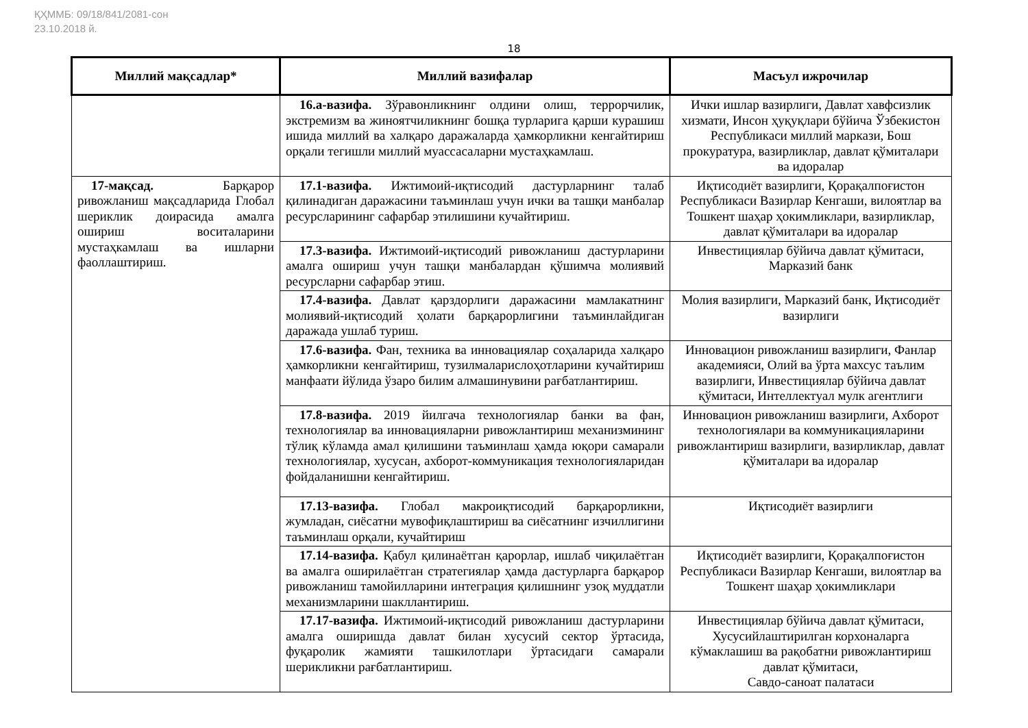ҚҲММБ: 09/18/841/2081-сон
23.10.2018 й.
18
| Миллий мақсадлар* | Миллий вазифалар | Масъул ижрочилар |
| --- | --- | --- |
| | 16.а-вазифа. Зўравонликнинг олдини олиш, террорчилик, экстремизм ва жиноятчиликнинг бошқа турларига қарши курашиш ишида миллий ва халқаро даражаларда ҳамкорликни кенгайтириш орқали тегишли миллий муассасаларни мустаҳкамлаш. | Ички ишлар вазирлиги, Давлат хавфсизлик хизмати, Инсон ҳуқуқлари бўйича Ўзбекистон Республикаси миллий маркази, Бош прокуратура, вазирликлар, давлат қўмиталари ва идоралар |
| 17-мақсад. Барқарор ривожланиш мақсадларида Глобал шериклик доирасида амалга ошириш воситаларини мустаҳкамлаш ва ишларни фаоллаштириш. | 17.1-вазифа. Ижтимоий-иқтисодий дастурларнинг талаб қилинадиган даражасини таъминлаш учун ички ва ташқи манбалар ресурсларининг сафарбар этилишини кучайтириш. | Иқтисодиёт вазирлиги, Қорақалпоғистон Республикаси Вазирлар Кенгаши, вилоятлар ва Тошкент шаҳар ҳокимликлари, вазирликлар, давлат қўмиталари ва идоралар |
| | 17.3-вазифа. Ижтимоий-иқтисодий ривожланиш дастурларини амалга ошириш учун ташқи манбалардан қўшимча молиявий ресурсларни сафарбар этиш. | Инвестициялар бўйича давлат қўмитаси, Марказий банк |
| | 17.4-вазифа. Давлат қарздорлиги даражасини мамлакатнинг молиявий-иқтисодий ҳолати барқарорлигини таъминлайдиган даражада ушлаб туриш. | Молия вазирлиги, Марказий банк, Иқтисодиёт вазирлиги |
| | 17.6-вазифа. Фан, техника ва инновациялар соҳаларида халқаро ҳамкорликни кенгайтириш, тузилмаларислоҳотларини кучайтириш манфаати йўлида ўзаро билим алмашинувини рағбатлантириш. | Инновацион ривожланиш вазирлиги, Фанлар академияси, Олий ва ўрта махсус таълим вазирлиги, Инвестициялар бўйича давлат қўмитаси, Интеллектуал мулк агентлиги |
| | 17.8-вазифа. 2019 йилгача технологиялар банки ва фан, технологиялар ва инновацияларни ривожлантириш механизмининг тўлиқ кўламда амал қилишини таъминлаш ҳамда юқори самарали технологиялар, хусусан, ахборот-коммуникация технологияларидан фойдаланишни кенгайтириш. | Инновацион ривожланиш вазирлиги, Ахборот технологиялари ва коммуникацияларини ривожлантириш вазирлиги, вазирликлар, давлат қўмиталари ва идоралар |
| | 17.13-вазифа. Глобал макроиқтисодий барқарорликни, жумладан, сиёсатни мувофиқлаштириш ва сиёсатнинг изчиллигини таъминлаш орқали, кучайтириш | Иқтисодиёт вазирлиги |
| | 17.14-вазифа. Қабул қилинаётган қарорлар, ишлаб чиқилаётган ва амалга оширилаётган стратегиялар ҳамда дастурларга барқарор ривожланиш тамойилларини интеграция қилишнинг узоқ муддатли механизмларини шакллантириш. | Иқтисодиёт вазирлиги, Қорақалпоғистон Республикаси Вазирлар Кенгаши, вилоятлар ва Тошкент шаҳар ҳокимликлари |
| | 17.17-вазифа. Ижтимоий-иқтисодий ривожланиш дастурларини амалга оширишда давлат билан хусусий сектор ўртасида, фуқаролик жамияти ташкилотлари ўртасидаги самарали шерикликни рағбатлантириш. | Инвестициялар бўйича давлат қўмитаси, Хусусийлаштирилган корхоналарга кўмаклашиш ва рақобатни ривожлантириш давлат қўмитаси, Савдо-саноат палатаси |